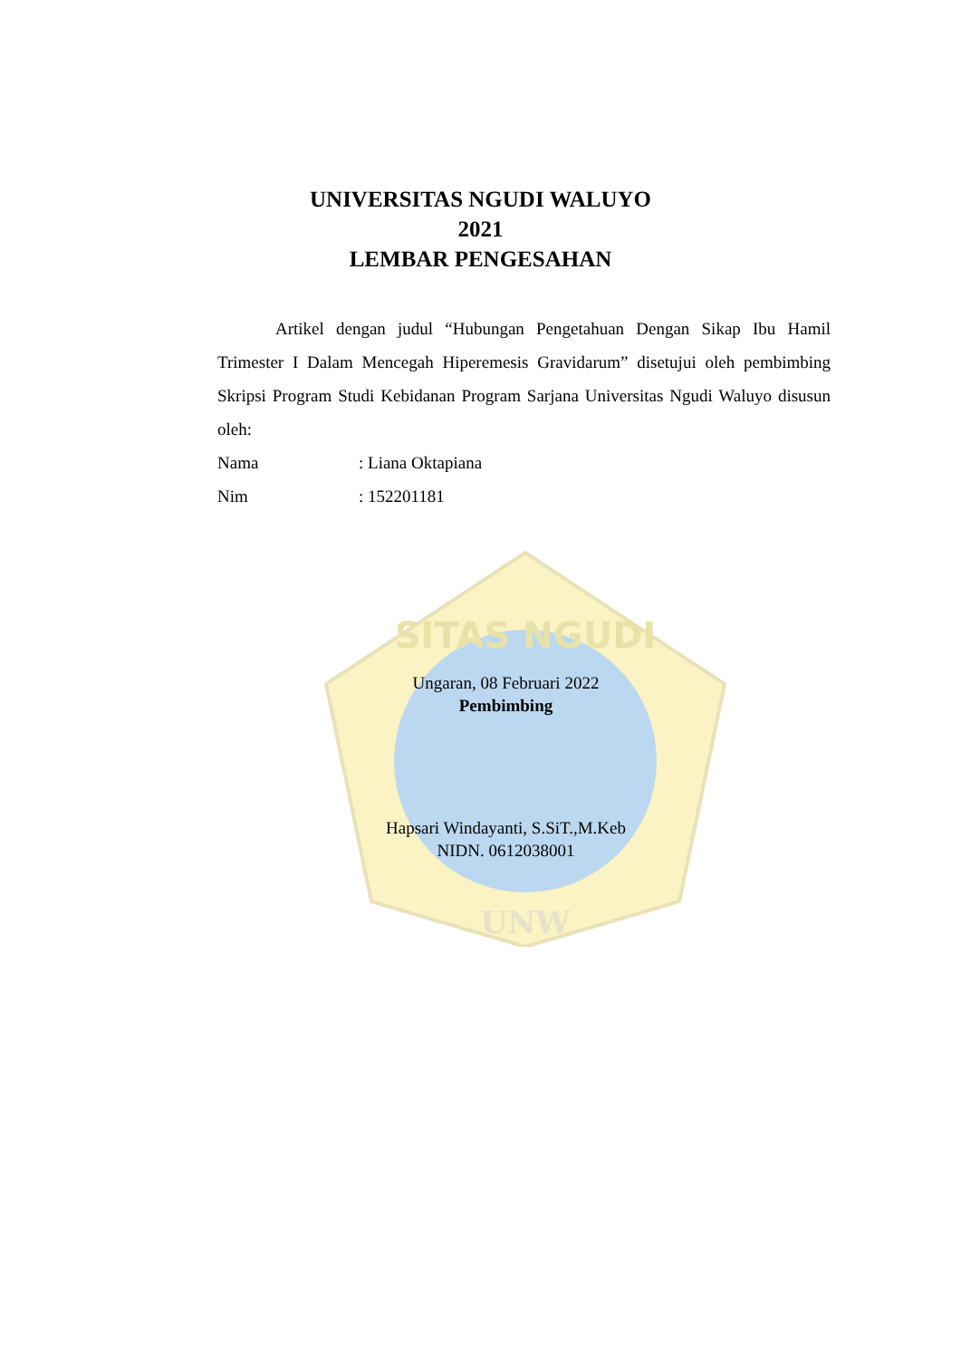SITAS NGUDI
UNW
UNIVERSITAS NGUDI WALUYO
2021
LEMBAR PENGESAHAN
Artikel dengan judul “Hubungan Pengetahuan Dengan Sikap Ibu Hamil Trimester I Dalam Mencegah Hiperemesis Gravidarum” disetujui oleh pembimbing Skripsi Program Studi Kebidanan Program Sarjana Universitas Ngudi Waluyo disusun oleh:
Nama: Liana Oktapiana
Nim: 152201181
Ungaran, 08 Februari 2022
Pembimbing
Hapsari Windayanti, S.SiT.,M.Keb
NIDN. 0612038001